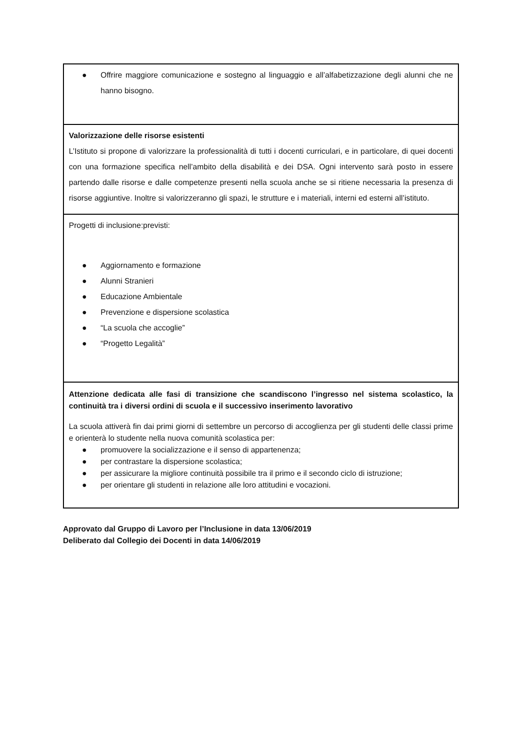| ● Offrire maggiore comunicazione e sostegno al linguaggio e all’alfabetizzazione degli alunni che ne hanno bisogno. |
| Valorizzazione delle risorse esistenti L’Istituto si propone di valorizzare la professionalità di tutti i docenti curriculari, e in particolare, di quei docenti con una formazione specifica nell’ambito della disabilità e dei DSA. Ogni intervento sarà posto in essere partendo dalle risorse e dalle competenze presenti nella scuola anche se si ritiene necessaria la presenza di risorse aggiuntive. Inoltre si valorizzeranno gli spazi, le strutture e i materiali, interni ed esterni all’istituto. |
| Progetti di inclusione:previsti: ● Aggiornamento e formazione ● Alunni Stranieri ● Educazione Ambientale ● Prevenzione e dispersione scolastica ● “La scuola che accoglie” ● “Progetto Legalità” |
| Attenzione dedicata alle fasi di transizione che scandiscono l’ingresso nel sistema scolastico, la continuità tra i diversi ordini di scuola e il successivo inserimento lavorativo La scuola attiverà fin dai primi giorni di settembre un percorso di accoglienza per gli studenti delle classi prime e orienterà lo studente nella nuova comunità scolastica per: ● promuovere la socializzazione e il senso di appartenenza; ● per contrastare la dispersione scolastica; ● per assicurare la migliore continuità possibile tra il primo e il secondo ciclo di istruzione; ● per orientare gli studenti in relazione alle loro attitudini e vocazioni. |
Approvato dal Gruppo di Lavoro per l’Inclusione in data 13/06/2019
Deliberato dal Collegio dei Docenti in data 14/06/2019